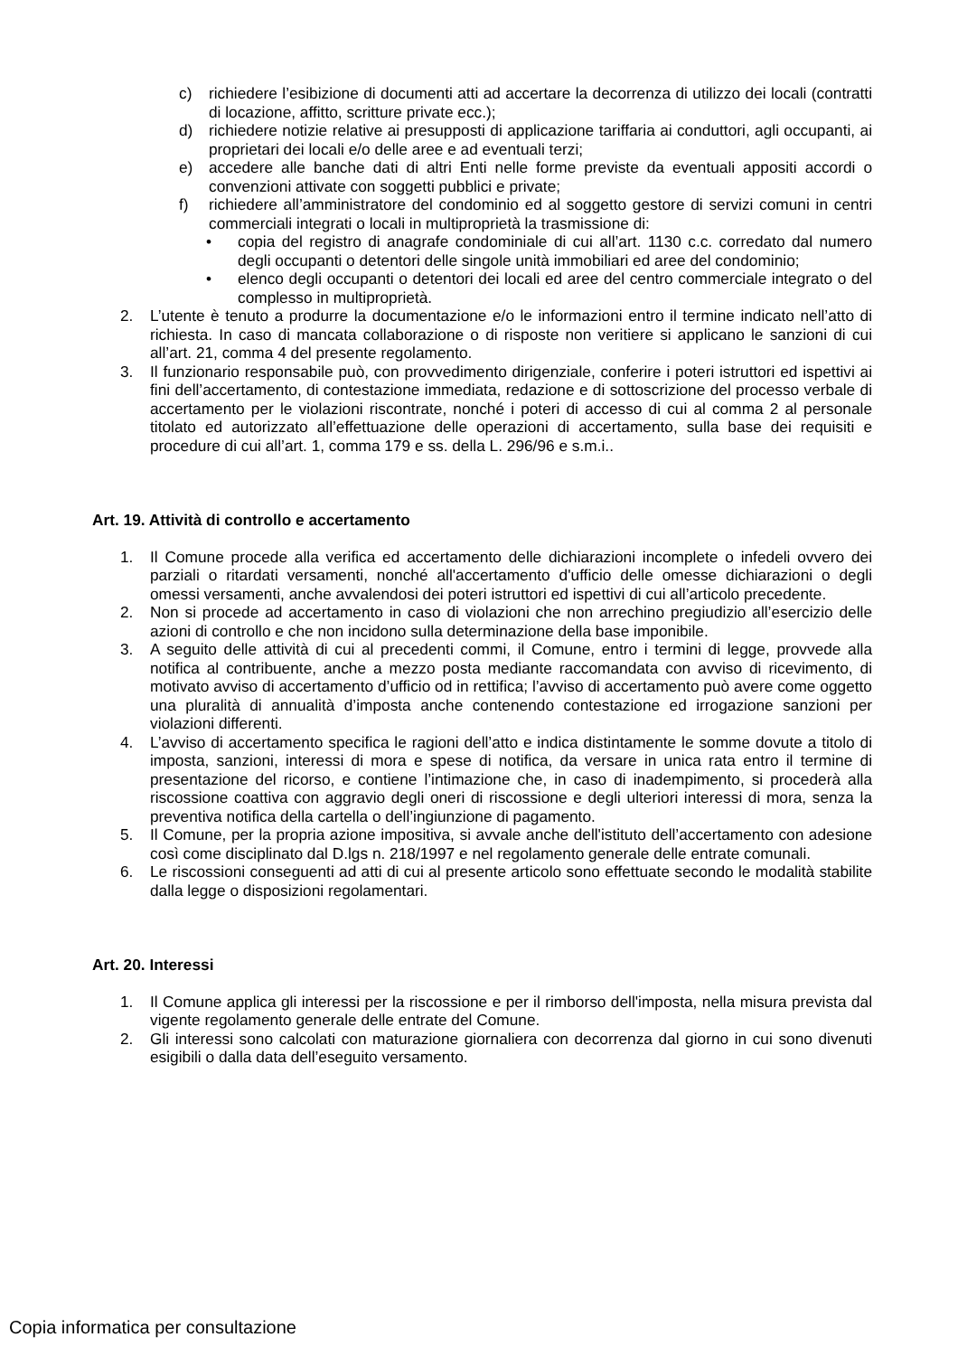c) richiedere l’esibizione di documenti atti ad accertare la decorrenza di utilizzo dei locali (contratti di locazione, affitto, scritture private ecc.);
d) richiedere notizie relative ai presupposti di applicazione tariffaria ai conduttori, agli occupanti, ai proprietari dei locali e/o delle aree e ad eventuali terzi;
e) accedere alle banche dati di altri Enti nelle forme previste da eventuali appositi accordi o convenzioni attivate con soggetti pubblici e private;
f) richiedere all’amministratore del condominio ed al soggetto gestore di servizi comuni in centri commerciali integrati o locali in multiproprietà la trasmissione di:
• copia del registro di anagrafe condominiale di cui all’art. 1130 c.c. corredato dal numero degli occupanti o detentori delle singole unità immobiliari ed aree del condominio;
• elenco degli occupanti o detentori dei locali ed aree del centro commerciale integrato o del complesso in multiproprietà.
2. L’utente è tenuto a produrre la documentazione e/o le informazioni entro il termine indicato nell’atto di richiesta. In caso di mancata collaborazione o di risposte non veritiere si applicano le sanzioni di cui all’art. 21, comma 4 del presente regolamento.
3. Il funzionario responsabile può, con provvedimento dirigenziale, conferire i poteri istruttori ed ispettivi ai fini dell’accertamento, di contestazione immediata, redazione e di sottoscrizione del processo verbale di accertamento per le violazioni riscontrate, nonché i poteri di accesso di cui al comma 2 al personale titolato ed autorizzato all’effettuazione delle operazioni di accertamento, sulla base dei requisiti e procedure di cui all’art. 1, comma 179 e ss. della L. 296/96 e s.m.i..
Art. 19. Attività di controllo e accertamento
1. Il Comune procede alla verifica ed accertamento delle dichiarazioni incomplete o infedeli ovvero dei parziali o ritardati versamenti, nonché all'accertamento d'ufficio delle omesse dichiarazioni o degli omessi versamenti, anche avvalendosi dei poteri istruttori ed ispettivi di cui all’articolo precedente.
2. Non si procede ad accertamento in caso di violazioni che non arrechino pregiudizio all’esercizio delle azioni di controllo e che non incidono sulla determinazione della base imponibile.
3. A seguito delle attività di cui al precedenti commi, il Comune, entro i termini di legge, provvede alla notifica al contribuente, anche a mezzo posta mediante raccomandata con avviso di ricevimento, di motivato avviso di accertamento d’ufficio od in rettifica; l’avviso di accertamento può avere come oggetto una pluralità di annualità d’imposta anche contenendo contestazione ed irrogazione sanzioni per violazioni differenti.
4. L’avviso di accertamento specifica le ragioni dell’atto e indica distintamente le somme dovute a titolo di imposta, sanzioni, interessi di mora e spese di notifica, da versare in unica rata entro il termine di presentazione del ricorso, e contiene l’intimazione che, in caso di inadempimento, si procederà alla riscossione coattiva con aggravio degli oneri di riscossione e degli ulteriori interessi di mora, senza la preventiva notifica della cartella o dell’ingiunzione di pagamento.
5. Il Comune, per la propria azione impositiva, si avvale anche dell'istituto dell’accertamento con adesione così come disciplinato dal D.lgs n. 218/1997 e nel regolamento generale delle entrate comunali.
6. Le riscossioni conseguenti ad atti di cui al presente articolo sono effettuate secondo le modalità stabilite dalla legge o disposizioni regolamentari.
Art. 20. Interessi
1. Il Comune applica gli interessi per la riscossione e per il rimborso dell'imposta, nella misura prevista dal vigente regolamento generale delle entrate del Comune.
2. Gli interessi sono calcolati con maturazione giornaliera con decorrenza dal giorno in cui sono divenuti esigibili o dalla data dell’eseguito versamento.
Copia informatica per consultazione